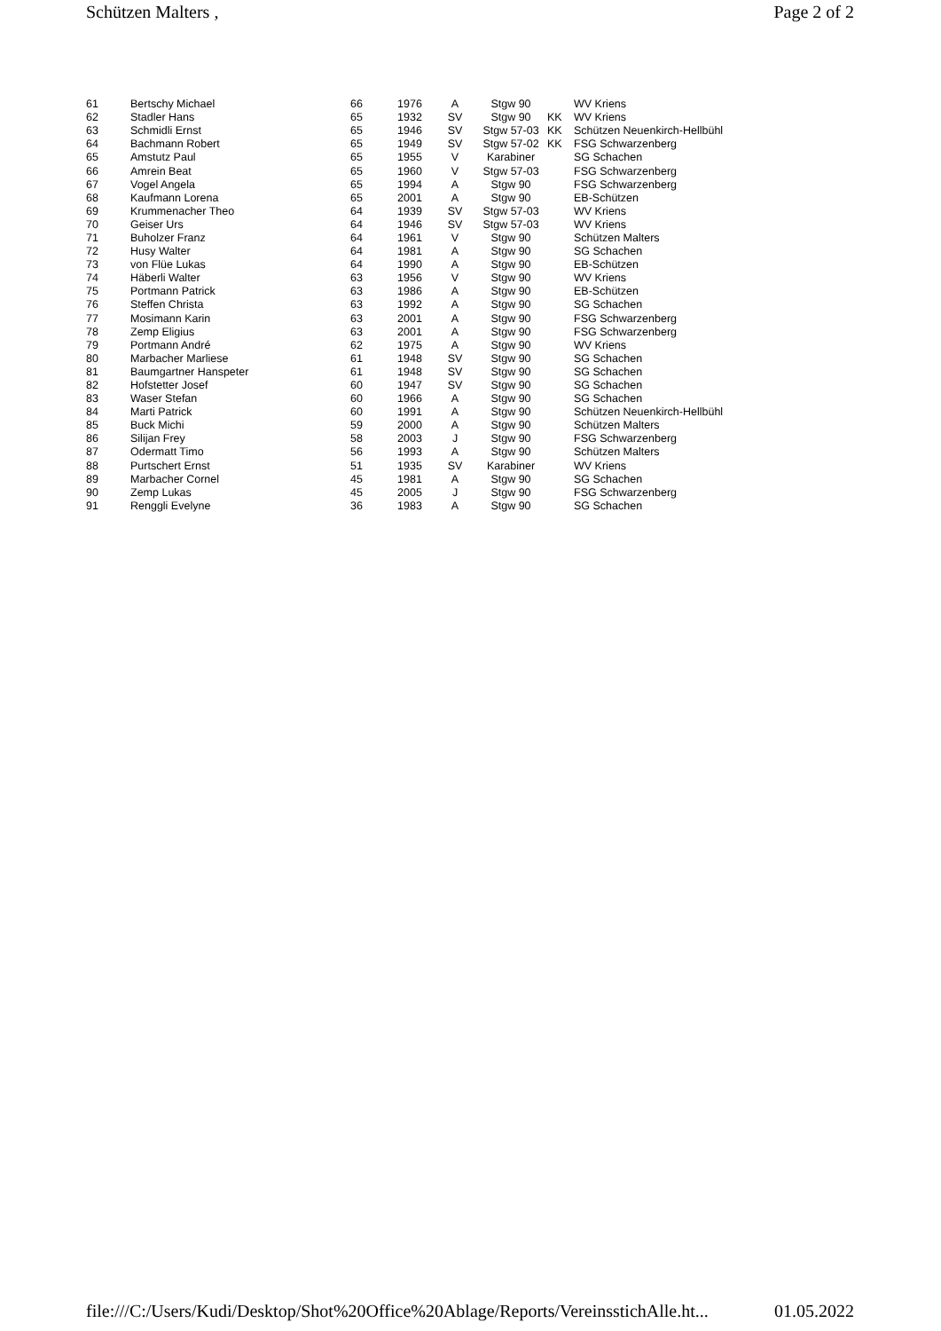Schützen Malters , Page 2 of 2
| 61 | Bertschy Michael | 66 | 1976 | A | Stgw 90 | | WV Kriens |
| 62 | Stadler Hans | 65 | 1932 | SV | Stgw 90 | KK | WV Kriens |
| 63 | Schmidli Ernst | 65 | 1946 | SV | Stgw 57-03 | KK | Schützen Neuenkirch-Hellbühl |
| 64 | Bachmann Robert | 65 | 1949 | SV | Stgw 57-02 | KK | FSG Schwarzenberg |
| 65 | Amstutz Paul | 65 | 1955 | V | Karabiner | | SG Schachen |
| 66 | Amrein Beat | 65 | 1960 | V | Stgw 57-03 | | FSG Schwarzenberg |
| 67 | Vogel Angela | 65 | 1994 | A | Stgw 90 | | FSG Schwarzenberg |
| 68 | Kaufmann Lorena | 65 | 2001 | A | Stgw 90 | | EB-Schützen |
| 69 | Krummenacher Theo | 64 | 1939 | SV | Stgw 57-03 | | WV Kriens |
| 70 | Geiser Urs | 64 | 1946 | SV | Stgw 57-03 | | WV Kriens |
| 71 | Buholzer Franz | 64 | 1961 | V | Stgw 90 | | Schützen Malters |
| 72 | Husy Walter | 64 | 1981 | A | Stgw 90 | | SG Schachen |
| 73 | von Flüe Lukas | 64 | 1990 | A | Stgw 90 | | EB-Schützen |
| 74 | Häberli Walter | 63 | 1956 | V | Stgw 90 | | WV Kriens |
| 75 | Portmann Patrick | 63 | 1986 | A | Stgw 90 | | EB-Schützen |
| 76 | Steffen Christa | 63 | 1992 | A | Stgw 90 | | SG Schachen |
| 77 | Mosimann Karin | 63 | 2001 | A | Stgw 90 | | FSG Schwarzenberg |
| 78 | Zemp Eligius | 63 | 2001 | A | Stgw 90 | | FSG Schwarzenberg |
| 79 | Portmann André | 62 | 1975 | A | Stgw 90 | | WV Kriens |
| 80 | Marbacher Marliese | 61 | 1948 | SV | Stgw 90 | | SG Schachen |
| 81 | Baumgartner Hanspeter | 61 | 1948 | SV | Stgw 90 | | SG Schachen |
| 82 | Hofstetter Josef | 60 | 1947 | SV | Stgw 90 | | SG Schachen |
| 83 | Waser Stefan | 60 | 1966 | A | Stgw 90 | | SG Schachen |
| 84 | Marti Patrick | 60 | 1991 | A | Stgw 90 | | Schützen Neuenkirch-Hellbühl |
| 85 | Buck Michi | 59 | 2000 | A | Stgw 90 | | Schützen Malters |
| 86 | Silijan Frey | 58 | 2003 | J | Stgw 90 | | FSG Schwarzenberg |
| 87 | Odermatt Timo | 56 | 1993 | A | Stgw 90 | | Schützen Malters |
| 88 | Purtschert Ernst | 51 | 1935 | SV | Karabiner | | WV Kriens |
| 89 | Marbacher Cornel | 45 | 1981 | A | Stgw 90 | | SG Schachen |
| 90 | Zemp Lukas | 45 | 2005 | J | Stgw 90 | | FSG Schwarzenberg |
| 91 | Renggli Evelyne | 36 | 1983 | A | Stgw 90 | | SG Schachen |
file:///C:/Users/Kudi/Desktop/Shot%20Office%20Ablage/Reports/VereinsstichAlle.ht... 01.05.2022